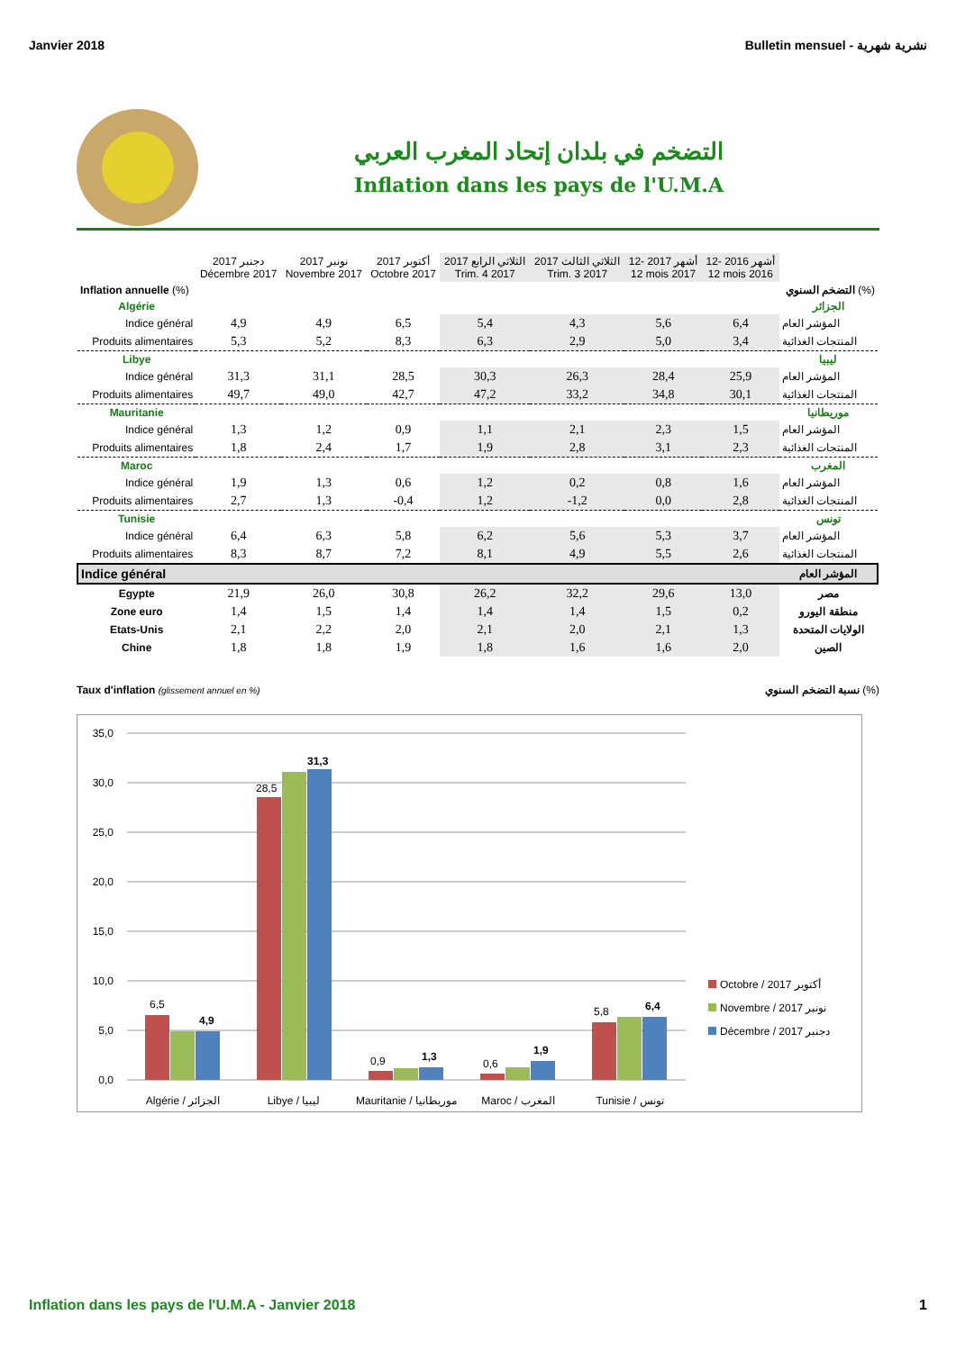Janvier 2018 Bulletin mensuel - نشرية شهرية
التضخم في بلدان إتحاد المغرب العربي
Inflation dans les pays de l'U.M.A
| | دجنبر 2017 Décembre 2017 | نونبر 2017 Novembre 2017 | أكتوبر 2017 Octobre 2017 | الثلاثي الرابع 2017 Trim. 4 2017 | الثلاثي الثالث 2017 Trim. 3 2017 | 12- أشهر 2017 12 mois 2017 | 12- أشهر 2016 12 mois 2016 | |
| --- | --- | --- | --- | --- | --- | --- | --- | --- |
| Inflation annuelle (%) | | | | | | | | التضخم السنوي (%) |
| Algérie | | | | | | | | الجزائر |
| Indice général | 4,9 | 4,9 | 6,5 | 5,4 | 4,3 | 5,6 | 6,4 | المؤشر العام |
| Produits alimentaires | 5,3 | 5,2 | 8,3 | 6,3 | 2,9 | 5,0 | 3,4 | المنتجات الغذائية |
| Libye | | | | | | | | ليبيا |
| Indice général | 31,3 | 31,1 | 28,5 | 30,3 | 26,3 | 28,4 | 25,9 | المؤشر العام |
| Produits alimentaires | 49,7 | 49,0 | 42,7 | 47,2 | 33,2 | 34,8 | 30,1 | المنتجات الغذائية |
| Mauritanie | | | | | | | | موريطانيا |
| Indice général | 1,3 | 1,2 | 0,9 | 1,1 | 2,1 | 2,3 | 1,5 | المؤشر العام |
| Produits alimentaires | 1,8 | 2,4 | 1,7 | 1,9 | 2,8 | 3,1 | 2,3 | المنتجات الغذائية |
| Maroc | | | | | | | | المغرب |
| Indice général | 1,9 | 1,3 | 0,6 | 1,2 | 0,2 | 0,8 | 1,6 | المؤشر العام |
| Produits alimentaires | 2,7 | 1,3 | -0,4 | 1,2 | -1,2 | 0,0 | 2,8 | المنتجات الغذائية |
| Tunisie | | | | | | | | تونس |
| Indice général | 6,4 | 6,3 | 5,8 | 6,2 | 5,6 | 5,3 | 3,7 | المؤشر العام |
| Produits alimentaires | 8,3 | 8,7 | 7,2 | 8,1 | 4,9 | 5,5 | 2,6 | المنتجات الغذائية |
| Indice général | | | | | | | | المؤشر العام |
| Egypte | 21,9 | 26,0 | 30,8 | 26,2 | 32,2 | 29,6 | 13,0 | مصر |
| Zone euro | 1,4 | 1,5 | 1,4 | 1,4 | 1,4 | 1,5 | 0,2 | منطقة اليورو |
| Etats-Unis | 2,1 | 2,2 | 2,0 | 2,1 | 2,0 | 2,1 | 1,3 | الولايات المتحدة |
| Chine | 1,8 | 1,8 | 1,9 | 1,8 | 1,6 | 1,6 | 2,0 | الصين |
Taux d'inflation (glissement annuel en %) نسبة التضخم السنوي (%)
35,0
30,0
25,0
20,0
15,0
10,0
5,0
0,0
6,5
4,9
28,5
31,3
0,9
1,3
0,6
1,9
5,8
6,4
Algérie / الجزائر
Libye / ليبيا
Mauritanie / موريطانيا
Maroc / المغرب
Tunisie / تونس
Octobre / 2017 أكتوبر
Novembre / 2017 نونبر
Décembre / 2017 دجنبر
Inflation dans les pays de l'U.M.A - Janvier 2018 1